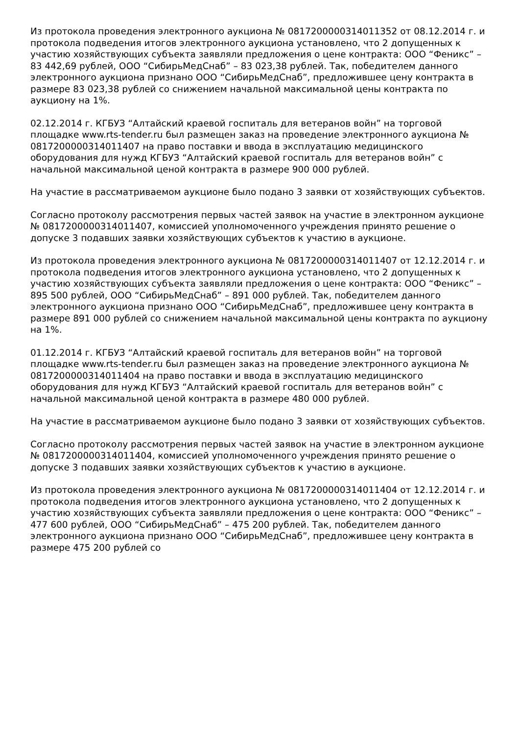Из протокола проведения электронного аукциона № 0817200000314011352 от 08.12.2014 г. и протокола подведения итогов электронного аукциона установлено, что 2 допущенных к участию хозяйствующих субъекта заявляли предложения о цене контракта: ООО “Феникс” – 83 442,69 рублей, ООО “СибирьМедСнаб” – 83 023,38 рублей. Так, победителем данного электронного аукциона признано ООО “СибирьМедСнаб”, предложившее цену контракта в размере 83 023,38 рублей со снижением начальной максимальной цены контракта по аукциону на 1%.
02.12.2014 г. КГБУЗ “Алтайский краевой госпиталь для ветеранов войн” на торговой площадке www.rts-tender.ru был размещен заказ на проведение электронного аукциона № 0817200000314011407 на право поставки и ввода в эксплуатацию медицинского оборудования для нужд КГБУЗ “Алтайский краевой госпиталь для ветеранов войн” с начальной максимальной ценой контракта в размере 900 000 рублей.
На участие в рассматриваемом аукционе было подано 3 заявки от хозяйствующих субъектов.
Согласно протоколу рассмотрения первых частей заявок на участие в электронном аукционе № 0817200000314011407, комиссией уполномоченного учреждения принято решение о допуске 3 подавших заявки хозяйствующих субъектов к участию в аукционе.
Из протокола проведения электронного аукциона № 0817200000314011407 от 12.12.2014 г. и протокола подведения итогов электронного аукциона установлено, что 2 допущенных к участию хозяйствующих субъекта заявляли предложения о цене контракта: ООО “Феникс” – 895 500 рублей, ООО “СибирьМедСнаб” – 891 000 рублей. Так, победителем данного электронного аукциона признано ООО “СибирьМедСнаб”, предложившее цену контракта в размере 891 000 рублей со снижением начальной максимальной цены контракта по аукциону на 1%.
01.12.2014 г. КГБУЗ “Алтайский краевой госпиталь для ветеранов войн” на торговой площадке www.rts-tender.ru был размещен заказ на проведение электронного аукциона № 0817200000314011404 на право поставки и ввода в эксплуатацию медицинского оборудования для нужд КГБУЗ “Алтайский краевой госпиталь для ветеранов войн” с начальной максимальной ценой контракта в размере 480 000 рублей.
На участие в рассматриваемом аукционе было подано 3 заявки от хозяйствующих субъектов.
Согласно протоколу рассмотрения первых частей заявок на участие в электронном аукционе № 0817200000314011404, комиссией уполномоченного учреждения принято решение о допуске 3 подавших заявки хозяйствующих субъектов к участию в аукционе.
Из протокола проведения электронного аукциона № 0817200000314011404 от 12.12.2014 г. и протокола подведения итогов электронного аукциона установлено, что 2 допущенных к участию хозяйствующих субъекта заявляли предложения о цене контракта: ООО “Феникс” – 477 600 рублей, ООО “СибирьМедСнаб” – 475 200 рублей. Так, победителем данного электронного аукциона признано ООО “СибирьМедСнаб”, предложившее цену контракта в размере 475 200 рублей со